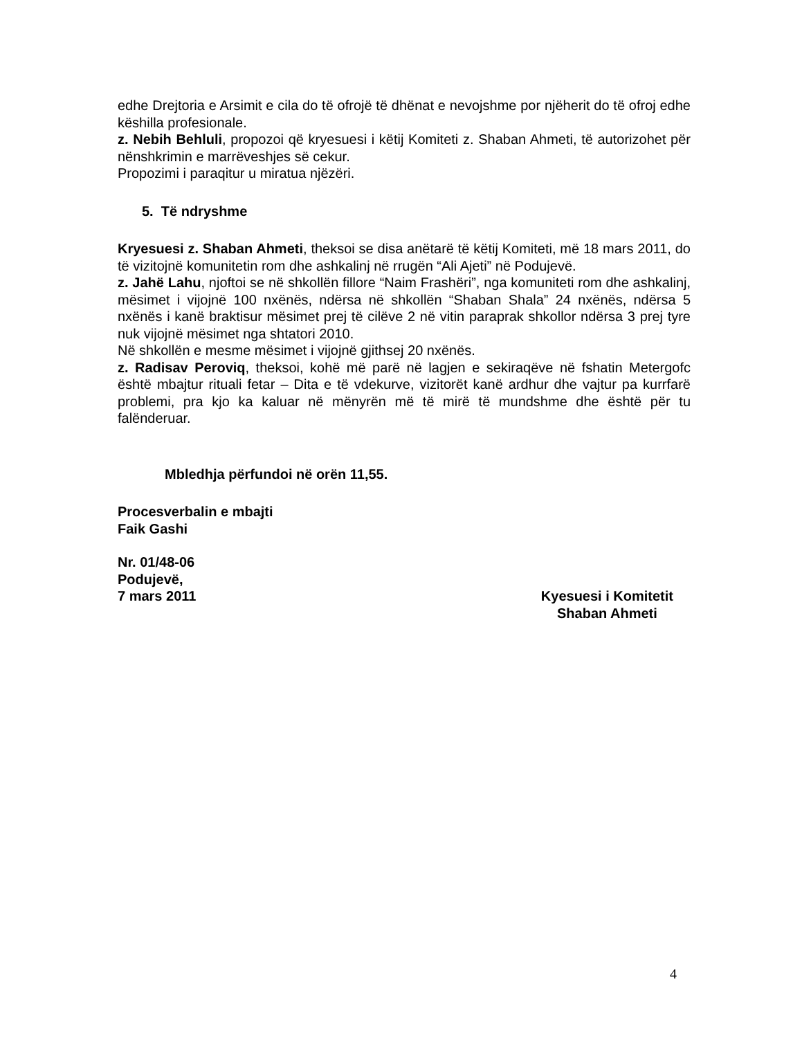edhe Drejtoria e Arsimit e cila do të ofrojë të dhënat e nevojshme por njëherit do të ofroj edhe këshilla profesionale.
z. Nebih Behluli, propozoi që kryesuesi i këtij Komiteti z. Shaban Ahmeti, të autorizohet për nënshkrimin e marrëveshjes së cekur.
Propozimi i paraqitur u miratua njëzëri.
5. Të ndryshme
Kryesuesi z. Shaban Ahmeti, theksoi se disa anëtarë të këtij Komiteti, më 18 mars 2011, do të vizitojnë komunitetin rom dhe ashkalinj në rrugën “Ali Ajeti” në Podujevë.
z. Jahë Lahu, njoftoi se në shkollën fillore “Naim Frashëri”, nga komuniteti rom dhe ashkalinj, mësimet i vijojnë 100 nxënës, ndërsa në shkollën “Shaban Shala” 24 nxënës, ndërsa 5 nxënës i kanë braktisur mësimet prej të cilëve 2 në vitin paraprak shkollor ndërsa 3 prej tyre nuk vijojnë mësimet nga shtatori 2010.
Në shkollën e mesme mësimet i vijojnë gjithsej 20 nxënës.
z. Radisav Peroviq, theksoi, kohë më parë në lagjen e sekiraqëve në fshatin Metergofc është mbajtur rituali fetar – Dita e të vdekurve, vizitorët kanë ardhur dhe vajtur pa kurrfarë problemi, pra kjo ka kaluar në mënyrën më të mirë të mundshme dhe është për tu falënderuar.
Mbledhja përfundoi në orën 11,55.
Procesverbalin e mbajti
Faik Gashi
Nr. 01/48-06
Podujevë,
7 mars 2011 Kyesuesi i Komitetit
Shaban Ahmeti
4